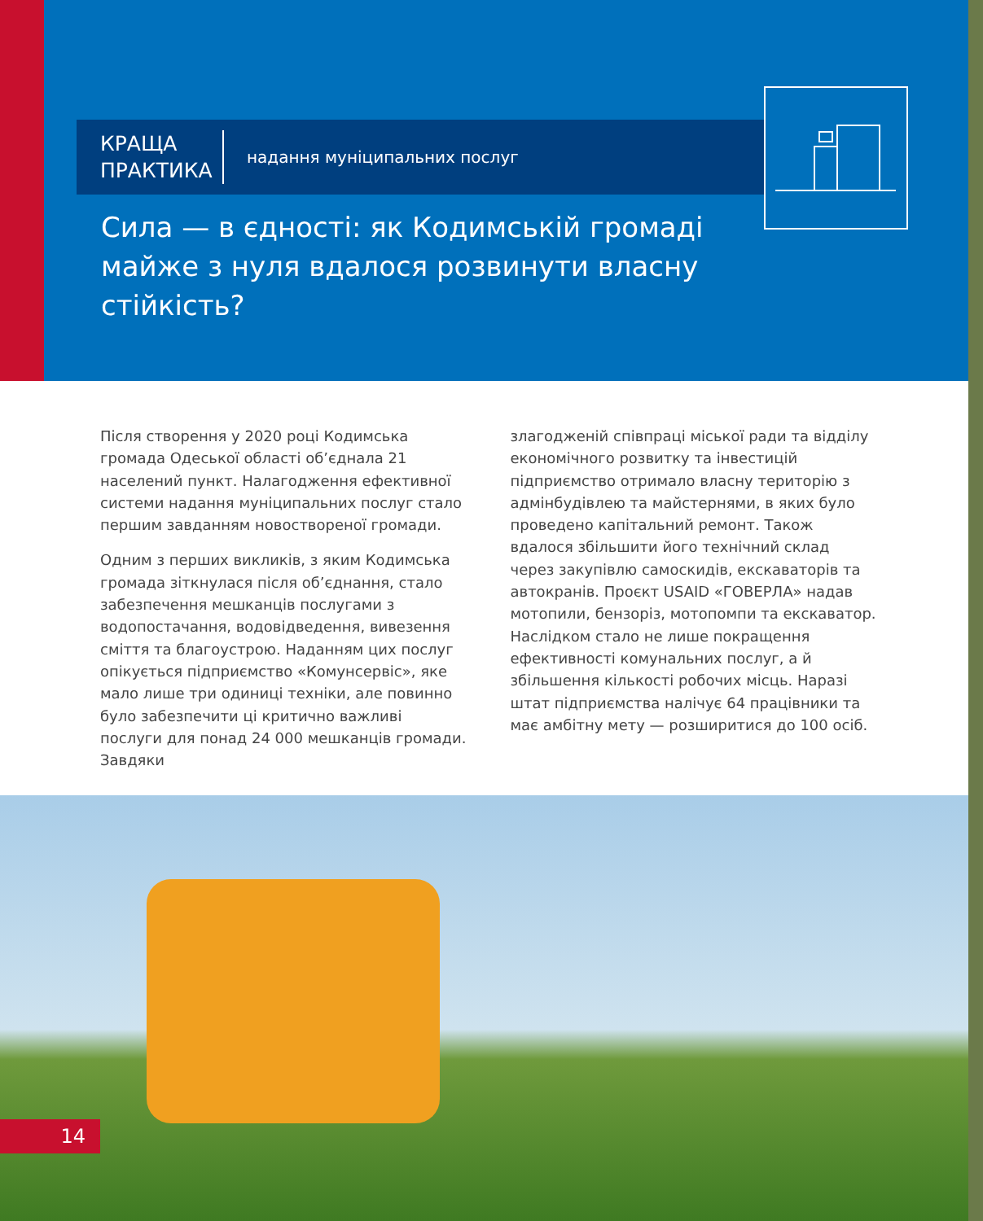КРАЩА ПРАКТИКА
надання муніципальних послуг
Сила — в єдності: як Кодимській громаді майже з нуля вдалося розвинути власну стійкість?
Після створення у 2020 році Кодимська громада Одеської області об’єднала 21 населений пункт. Налагодження ефективної системи надання муніципальних послуг стало першим завданням новоствореної громади.
Одним з перших викликів, з яким Кодимська громада зіткнулася після об’єднання, стало забезпечення мешканців послугами з водопостачання, водовідведення, вивезення сміття та благоустрою. Наданням цих послуг опікується підприємство «Комунсервіс», яке мало лише три одиниці техніки, але повинно було забезпечити ці критично важливі послуги для понад 24 000 мешканців громади. Завдяки
злагодженій співпраці міської ради та відділу економічного розвитку та інвестицій підприємство отримало власну територію з адмінбудівлею та майстернями, в яких було проведено капітальний ремонт. Також вдалося збільшити його технічний склад через закупівлю самоскидів, екскаваторів та автокранів. Проєкт USAID «ГОВЕРЛА» надав мотопили, бензоріз, мотопомпи та екскаватор. Наслідком стало не лише покращення ефективності комунальних послуг, а й збільшення кількості робочих місць. Наразі штат підприємства налічує 64 працівники та має амбітну мету — розширитися до 100 осіб.
14